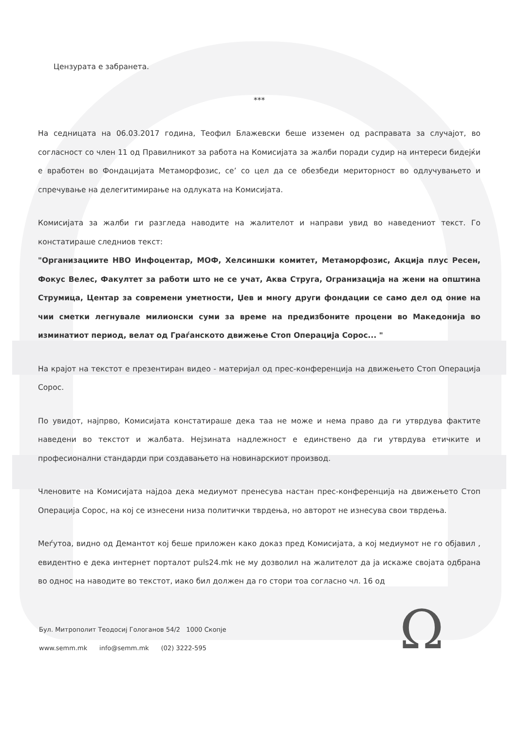Цензурата е забранета.
***
На седницата на 06.03.2017 година, Теофил Блажевски беше изземен од расправата за случајот, во согласност со член 11 од Правилникот за работа на Комисијата за жалби поради судир на интереси бидејќи е вработен во Фондацијата Метаморфозис, се’ со цел да се обезбеди мериторност во одлучувањето и спречување на делегитимирање на одлуката на Комисијата.
Комисијата за жалби ги разгледа наводите на жалителот и направи увид во наведениот текст. Го констатираше следниов текст:
"Организациите НВО Инфоцентар, МОФ, Хелсиншки комитет, Метаморфозис, Акција плус Ресен, Фокус Велес, Факултет за работи што не се учат, Аква Струга, Огранизација на жени на општина Струмица, Центар за современи уметности, Џев и многу други фондации се само дел од оние на чии сметки легнувале милионски суми за време на предизбоните процени во Македонија во изминатиот период, велат од Граѓанското движење Стоп Операција Сорос... "
На крајот на текстот е презентиран видео - материјал од прес-конференција на движењето Стоп Операција Сорос.
По увидот, најпрво, Комисијата констатираше дека таа не може и нема право да ги утврдува фактите наведени во текстот и жалбата. Нејзината надлежност е единствено да ги утврдува етичките и професионални стандарди при создавањето на новинарскиот производ.
Членовите на Комисијата најдоа дека медиумот пренесува настан прес-конференција на движењето Стоп Операција Сорос, на кој се изнесени низа политички тврдења, но авторот не изнесува свои тврдења.
Меѓутоа, видно од Демантот кој беше приложен како доказ пред Комисијата, а кој медиумот не го објавил , евидентно е дека интернет порталот puls24.mk не му дозволил на жалителот да ја искаже својата одбрана во однос на наводите во текстот, иако бил должен да го стори тоа согласно чл. 16 од
Бул. Митрополит Теодосиј Гологанов 54/2 1000 Скопје
www.semm.mk info@semm.mk (02) 3222-595
Ω